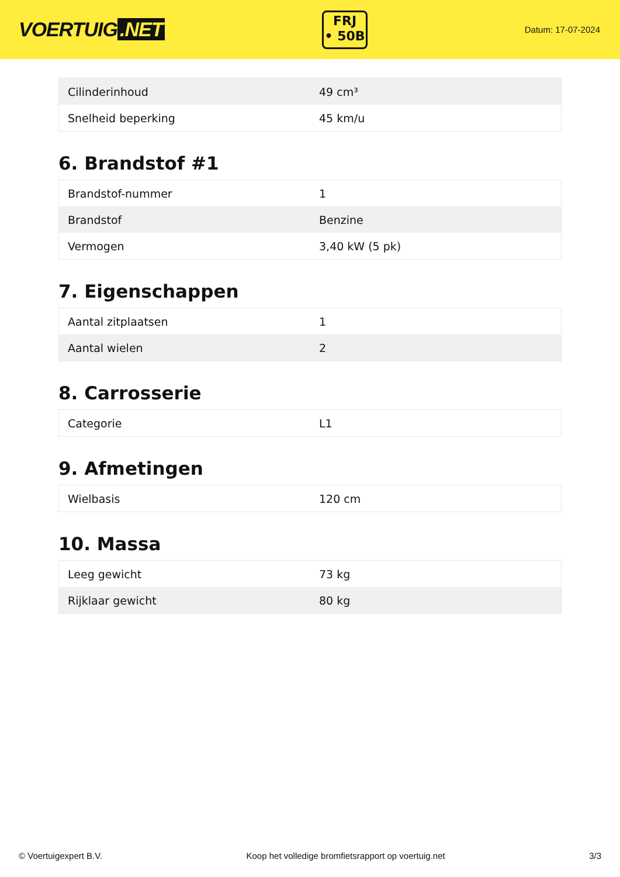VOERTUIG.NET
FRJ
• 50B
Datum: 17-07-2024
| Cilinderinhoud | 49 cm³ |
| Snelheid beperking | 45 km/u |
6. Brandstof #1
| Brandstof-nummer | 1 |
| Brandstof | Benzine |
| Vermogen | 3,40 kW (5 pk) |
7. Eigenschappen
| Aantal zitplaatsen | 1 |
| Aantal wielen | 2 |
8. Carrosserie
| Categorie | L1 |
9. Afmetingen
| Wielbasis | 120 cm |
10. Massa
| Leeg gewicht | 73 kg |
| Rijklaar gewicht | 80 kg |
© Voertuigexpert B.V. Koop het volledige bromfietsrapport op voertuig.net 3/3